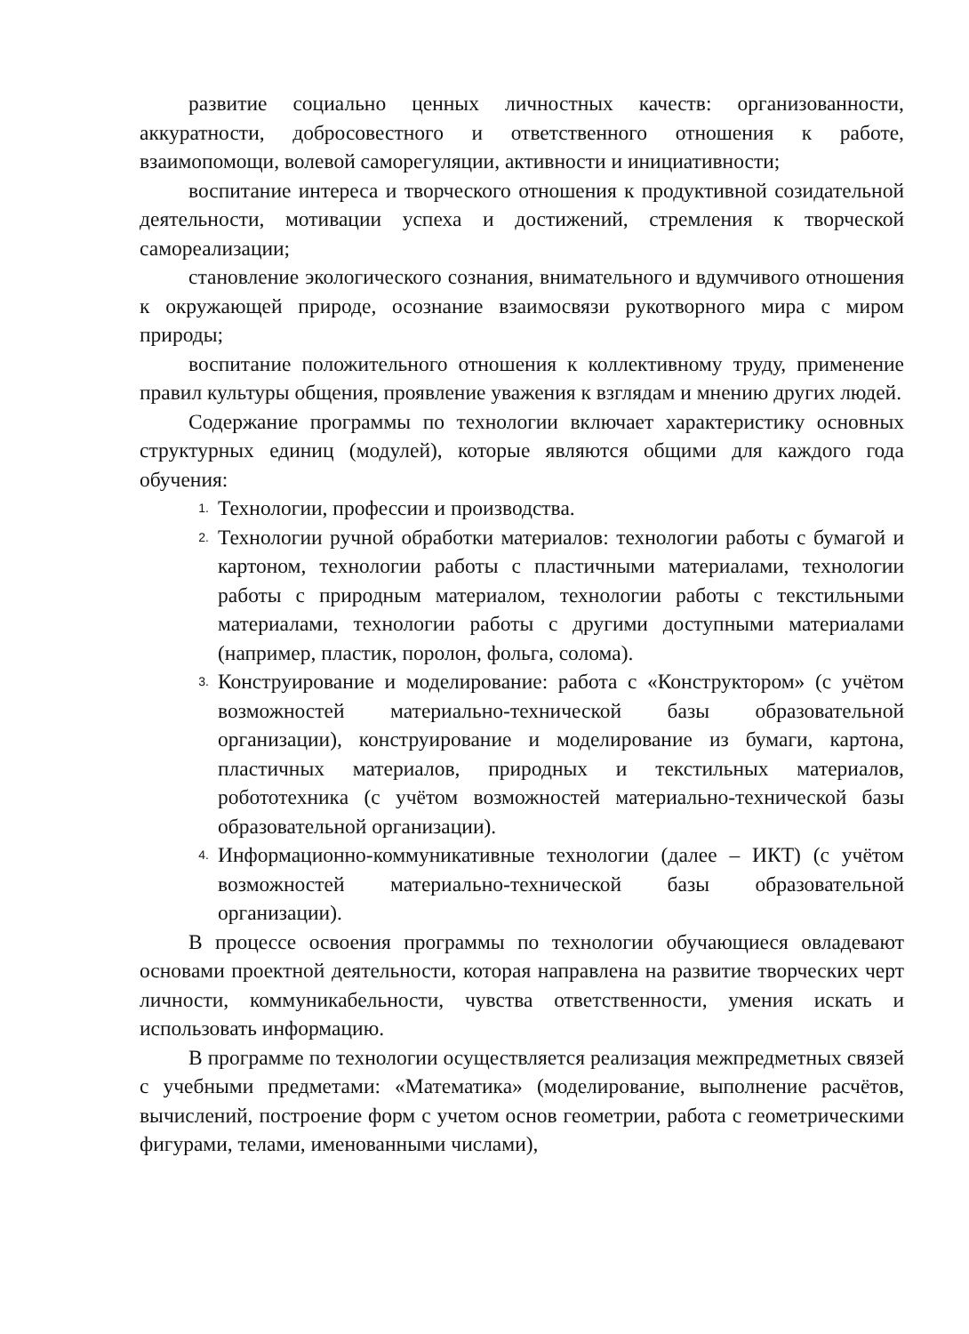развитие социально ценных личностных качеств: организованности, аккуратности, добросовестного и ответственного отношения к работе, взаимопомощи, волевой саморегуляции, активности и инициативности;
воспитание интереса и творческого отношения к продуктивной созидательной деятельности, мотивации успеха и достижений, стремления к творческой самореализации;
становление экологического сознания, внимательного и вдумчивого отношения к окружающей природе, осознание взаимосвязи рукотворного мира с миром природы;
воспитание положительного отношения к коллективному труду, применение правил культуры общения, проявление уважения к взглядам и мнению других людей.
Содержание программы по технологии включает характеристику основных структурных единиц (модулей), которые являются общими для каждого года обучения:
1. Технологии, профессии и производства.
2. Технологии ручной обработки материалов: технологии работы с бумагой и картоном, технологии работы с пластичными материалами, технологии работы с природным материалом, технологии работы с текстильными материалами, технологии работы с другими доступными материалами (например, пластик, поролон, фольга, солома).
3. Конструирование и моделирование: работа с «Конструктором» (с учётом возможностей материально-технической базы образовательной организации), конструирование и моделирование из бумаги, картона, пластичных материалов, природных и текстильных материалов, робототехника (с учётом возможностей материально-технической базы образовательной организации).
4. Информационно-коммуникативные технологии (далее – ИКТ) (с учётом возможностей материально-технической базы образовательной организации).
В процессе освоения программы по технологии обучающиеся овладевают основами проектной деятельности, которая направлена на развитие творческих черт личности, коммуникабельности, чувства ответственности, умения искать и использовать информацию.
В программе по технологии осуществляется реализация межпредметных связей с учебными предметами: «Математика» (моделирование, выполнение расчётов, вычислений, построение форм с учетом основ геометрии, работа с геометрическими фигурами, телами, именованными числами),